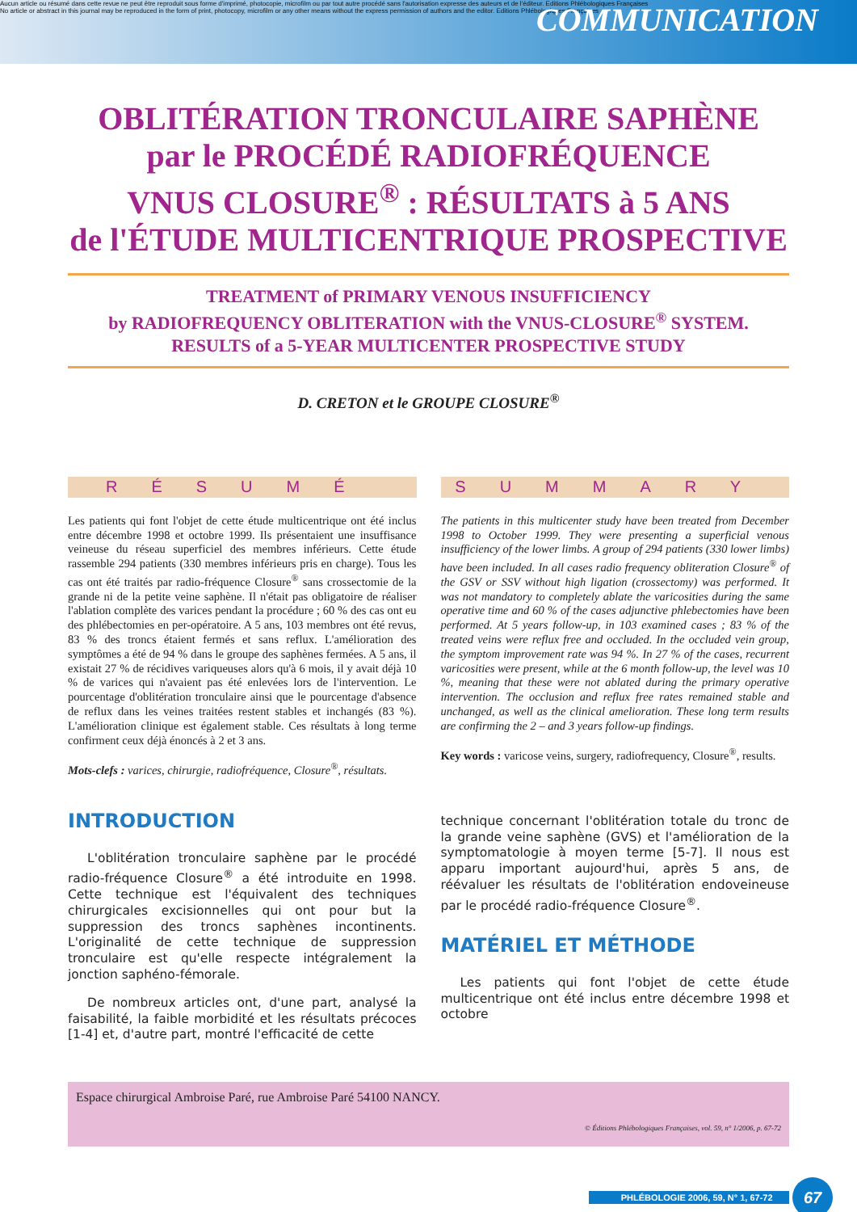Aucun article ou résumé dans cette revue ne peut être reproduit sous forme d'imprimé, photocopie, microfilm ou par tout autre procédé sans l'autorisation expresse des auteurs et de l'éditeur. Editions Phlébologiques Françaises
No article or abstract in this journal may be reproduced in the form of print, photocopy, microfilm or any other means without the express permission of authors and the editor. Editions Phlébologiques Françaises
COMMUNICATION
OBLITÉRATION TRONCULAIRE SAPHÈNE
par le PROCÉDÉ RADIOFRÉQUENCE
VNUS CLOSURE<sup>®</sup> : RÉSULTATS à 5 ANS
de l'ÉTUDE MULTICENTRIQUE PROSPECTIVE
TREATMENT of PRIMARY VENOUS INSUFFICIENCY
by RADIOFREQUENCY OBLITERATION with the VNUS-CLOSURE<sup>®</sup> SYSTEM.
RESULTS of a 5-YEAR MULTICENTER PROSPECTIVE STUDY
D. CRETON et le GROUPE CLOSURE<sup>®</sup>
RÉSUMÉ
Les patients qui font l'objet de cette étude multicentrique ont été inclus entre décembre 1998 et octobre 1999. Ils présentaient une insuffisance veineuse du réseau superficiel des membres inférieurs. Cette étude rassemble 294 patients (330 membres inférieurs pris en charge). Tous les cas ont été traités par radio-fréquence Closure<sup>®</sup> sans crossectomie de la grande ni de la petite veine saphène. Il n'était pas obligatoire de réaliser l'ablation complète des varices pendant la procédure ; 60 % des cas ont eu des phlébectomies en per-opératoire. A 5 ans, 103 membres ont été revus, 83 % des troncs étaient fermés et sans reflux. L'amélioration des symptômes a été de 94 % dans le groupe des saphènes fermées. A 5 ans, il existait 27 % de récidives variqueuses alors qu'à 6 mois, il y avait déjà 10 % de varices qui n'avaient pas été enlevées lors de l'intervention. Le pourcentage d'oblitération tronculaire ainsi que le pourcentage d'absence de reflux dans les veines traitées restent stables et inchangés (83 %). L'amélioration clinique est également stable. Ces résultats à long terme confirment ceux déjà énoncés à 2 et 3 ans.
Mots-clefs : varices, chirurgie, radiofréquence, Closure<sup>®</sup>, résultats.
SUMMARY
The patients in this multicenter study have been treated from December 1998 to October 1999. They were presenting a superficial venous insufficiency of the lower limbs. A group of 294 patients (330 lower limbs) have been included. In all cases radio frequency obliteration Closure<sup>®</sup> of the GSV or SSV without high ligation (crossectomy) was performed. It was not mandatory to completely ablate the varicosities during the same operative time and 60 % of the cases adjunctive phlebectomies have been performed. At 5 years follow-up, in 103 examined cases ; 83 % of the treated veins were reflux free and occluded. In the occluded vein group, the symptom improvement rate was 94 %. In 27 % of the cases, recurrent varicosities were present, while at the 6 month follow-up, the level was 10 %, meaning that these were not ablated during the primary operative intervention. The occlusion and reflux free rates remained stable and unchanged, as well as the clinical amelioration. These long term results are confirming the 2 – and 3 years follow-up findings.
Key words : varicose veins, surgery, radiofrequency, Closure<sup>®</sup>, results.
INTRODUCTION
L'oblitération tronculaire saphène par le procédé radio-fréquence Closure<sup>®</sup> a été introduite en 1998. Cette technique est l'équivalent des techniques chirurgicales excisionnelles qui ont pour but la suppression des troncs saphènes incontinents. L'originalité de cette technique de suppression tronculaire est qu'elle respecte intégralement la jonction saphéno-fémorale.
De nombreux articles ont, d'une part, analysé la faisabilité, la faible morbidité et les résultats précoces [1-4] et, d'autre part, montré l'efficacité de cette
technique concernant l'oblitération totale du tronc de la grande veine saphène (GVS) et l'amélioration de la symptomatologie à moyen terme [5-7]. Il nous est apparu important aujourd'hui, après 5 ans, de réévaluer les résultats de l'oblitération endoveineuse par le procédé radio-fréquence Closure<sup>®</sup>.
MATÉRIEL ET MÉTHODE
Les patients qui font l'objet de cette étude multicentrique ont été inclus entre décembre 1998 et octobre
Espace chirurgical Ambroise Paré, rue Ambroise Paré 54100 NANCY.
© Éditions Phlébologiques Françaises, vol. 59, n° 1/2006, p. 67-72
PHLÉBOLOGIE 2006, 59, N° 1, 67-72 67